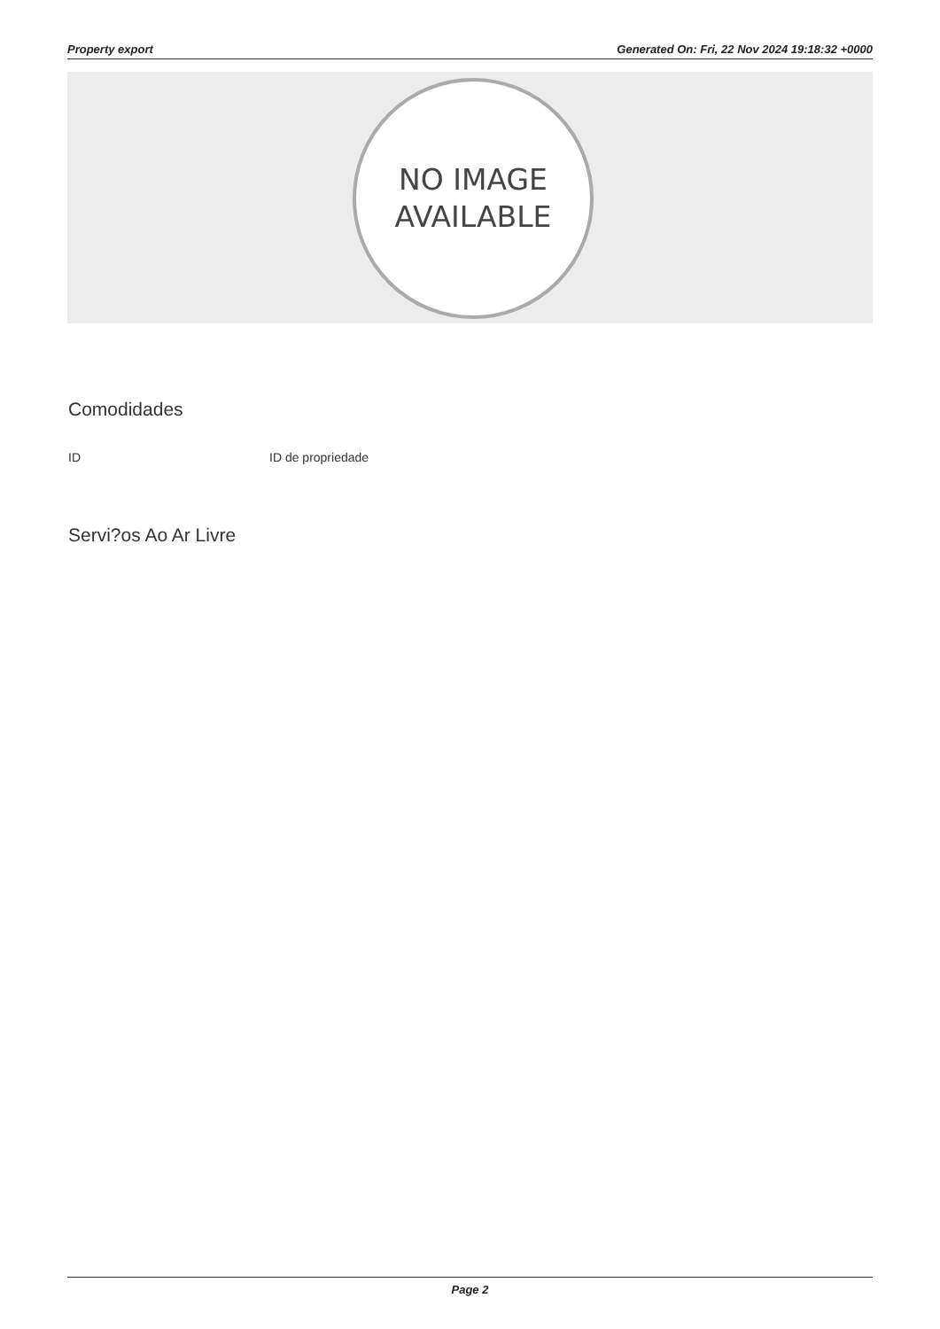Property export Generated On: Fri, 22 Nov 2024 19:18:32 +0000
NO IMAGE
AVAILABLE
Comodidades
| ID | ID de propriedade |
Servi?os Ao Ar Livre
Page 2